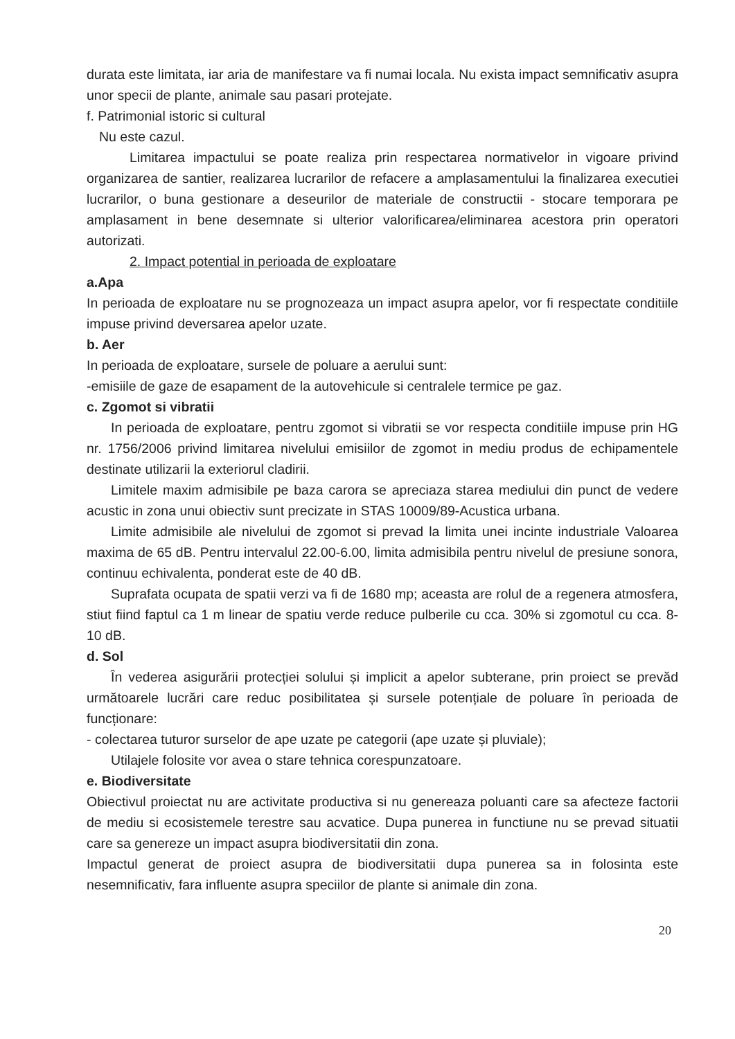durata este limitata, iar aria de manifestare va fi numai locala. Nu exista impact semnificativ asupra unor specii de plante, animale sau pasari protejate.
f. Patrimonial istoric si cultural
Nu este cazul.
Limitarea impactului se poate realiza prin respectarea normativelor in vigoare privind organizarea de santier, realizarea lucrarilor de refacere a amplasamentului la finalizarea executiei lucrarilor, o buna gestionare a deseurilor de materiale de constructii - stocare temporara pe amplasament in bene desemnate si ulterior valorificarea/eliminarea acestora prin operatori autorizati.
2. Impact potential in perioada de exploatare
a.Apa
In perioada de exploatare nu se prognozeaza un impact asupra apelor, vor fi respectate conditiile impuse privind deversarea apelor uzate.
b. Aer
In perioada de exploatare, sursele de poluare a aerului sunt:
-emisiile de gaze de esapament de la autovehicule si centralele termice pe gaz.
c. Zgomot si vibratii
In perioada de exploatare, pentru zgomot si vibratii se vor respecta conditiile impuse prin HG nr. 1756/2006 privind limitarea nivelului emisiilor de zgomot in mediu produs de echipamentele destinate utilizarii la exteriorul cladirii.
Limitele maxim admisibile pe baza carora se apreciaza starea mediului din punct de vedere acustic in zona unui obiectiv sunt precizate in STAS 10009/89-Acustica urbana.
Limite admisibile ale nivelului de zgomot si prevad la limita unei incinte industriale Valoarea maxima de 65 dB. Pentru intervalul 22.00-6.00, limita admisibila pentru nivelul de presiune sonora, continuu echivalenta, ponderat este de 40 dB.
Suprafata ocupata de spatii verzi va fi de 1680 mp; aceasta are rolul de a regenera atmosfera, stiut fiind faptul ca 1 m linear de spatiu verde reduce pulberile cu cca. 30% si zgomotul cu cca. 8-10 dB.
d. Sol
În vederea asigurării protecției solului și implicit a apelor subterane, prin proiect se prevăd următoarele lucrări care reduc posibilitatea și sursele potențiale de poluare în perioada de funcționare:
- colectarea tuturor surselor de ape uzate pe categorii (ape uzate și pluviale);
Utilajele folosite vor avea o stare tehnica corespunzatoare.
e. Biodiversitate
Obiectivul proiectat nu are activitate productiva si nu genereaza poluanti care sa afecteze factorii de mediu si ecosistemele terestre sau acvatice. Dupa punerea in functiune nu se prevad situatii care sa genereze un impact asupra biodiversitatii din zona.
Impactul generat de proiect asupra de biodiversitatii dupa punerea sa in folosinta este nesemnificativ, fara influente asupra speciilor de plante si animale din zona.
20